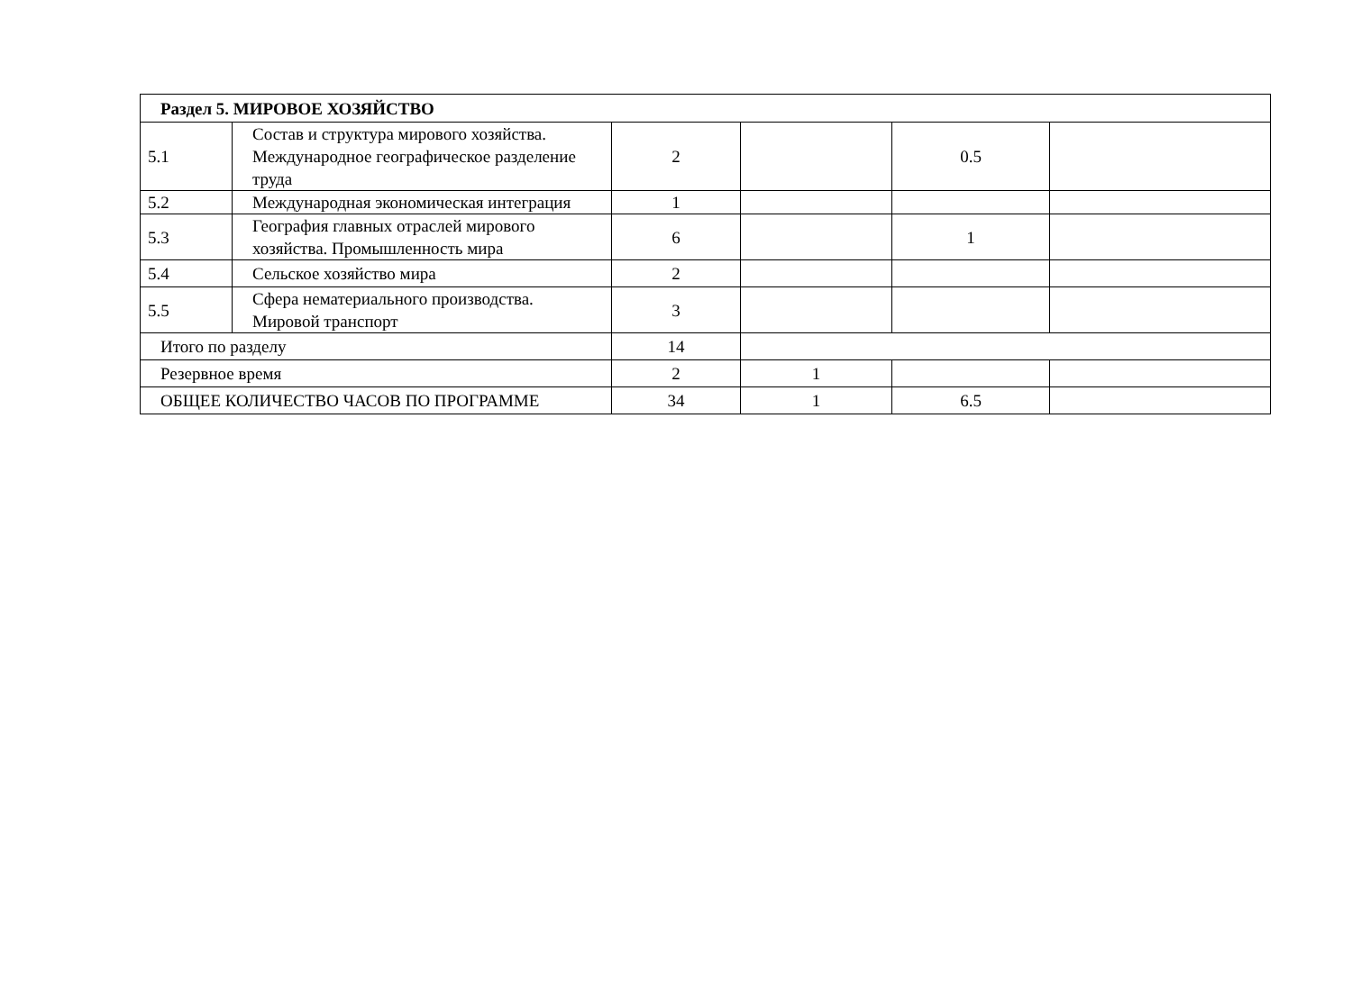| Раздел 5. МИРОВОЕ ХОЗЯЙСТВО | | | | | |
| 5.1 | Состав и структура мирового хозяйства. Международное географическое разделение труда | 2 | | 0.5 | |
| 5.2 | Международная экономическая интеграция | 1 | | | |
| 5.3 | География главных отраслей мирового хозяйства. Промышленность мира | 6 | | 1 | |
| 5.4 | Сельское хозяйство мира | 2 | | | |
| 5.5 | Сфера нематериального производства. Мировой транспорт | 3 | | | |
| Итого по разделу | | 14 | | | |
| Резервное время | | 2 | 1 | | |
| ОБЩЕЕ КОЛИЧЕСТВО ЧАСОВ ПО ПРОГРАММЕ | | 34 | 1 | 6.5 | |